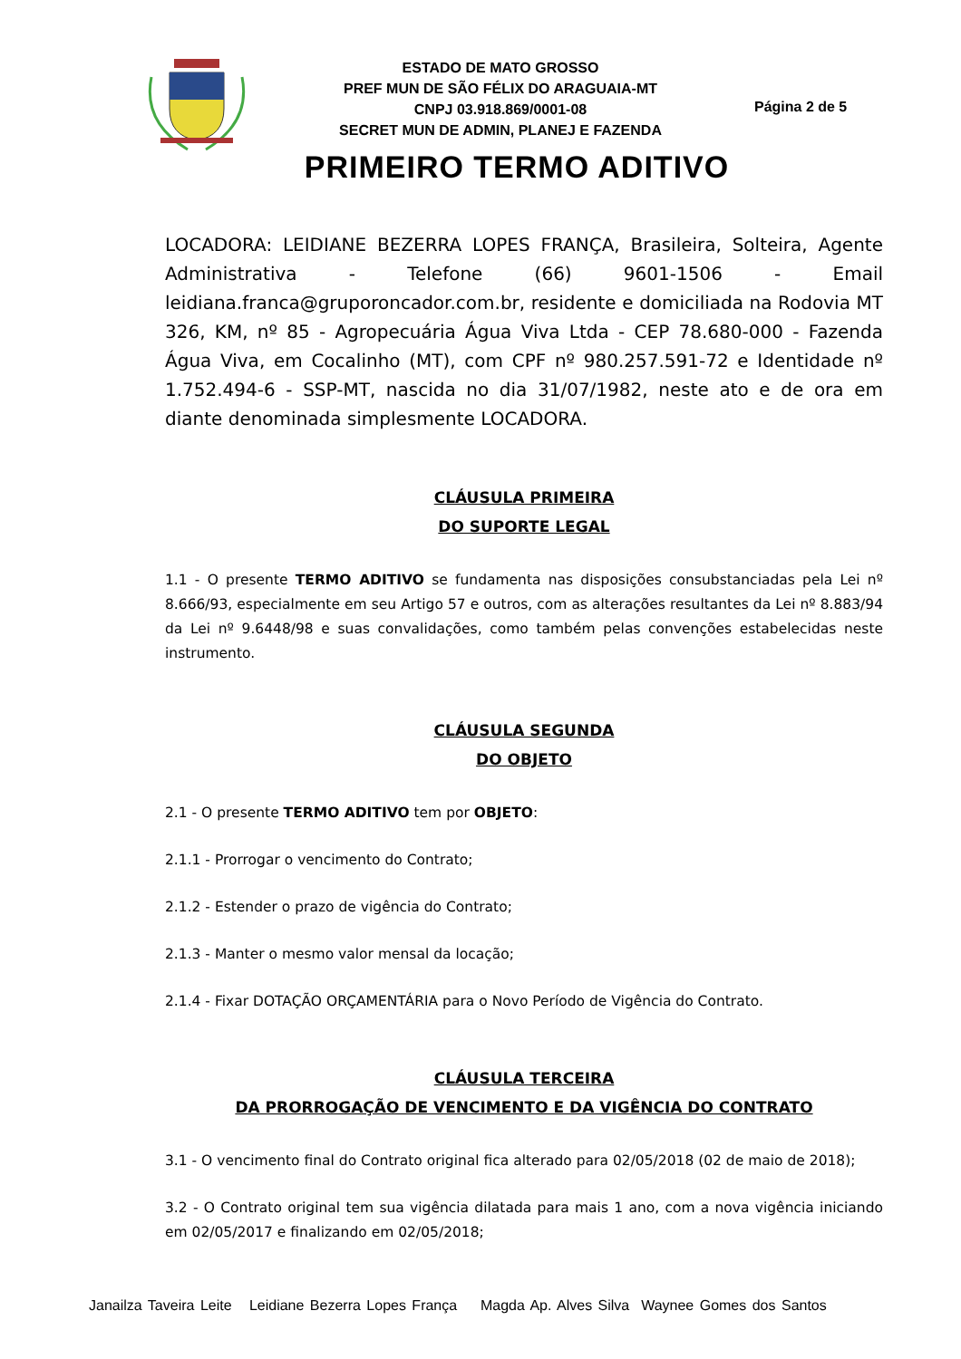ESTADO DE MATO GROSSO
PREF MUN DE SÃO FÉLIX DO ARAGUAIA-MT
CNPJ 03.918.869/0001-08
SECRET MUN DE ADMIN, PLANEJ E FAZENDA
Página 2 de 5
PRIMEIRO TERMO ADITIVO
LOCADORA: LEIDIANE BEZERRA LOPES FRANÇA, Brasileira, Solteira, Agente Administrativa - Telefone (66) 9601-1506 - Email leidiana.franca@gruporoncador.com.br, residente e domiciliada na Rodovia MT 326, KM, nº 85 - Agropecuária Água Viva Ltda - CEP 78.680-000 - Fazenda Água Viva, em Cocalinho (MT), com CPF nº 980.257.591-72 e Identidade nº 1.752.494-6 - SSP-MT, nascida no dia 31/07/1982, neste ato e de ora em diante denominada simplesmente LOCADORA.
CLÁUSULA PRIMEIRA
DO SUPORTE LEGAL
1.1 - O presente TERMO ADITIVO se fundamenta nas disposições consubstanciadas pela Lei nº 8.666/93, especialmente em seu Artigo 57 e outros, com as alterações resultantes da Lei nº 8.883/94 da Lei nº 9.6448/98 e suas convalidações, como também pelas convenções estabelecidas neste instrumento.
CLÁUSULA SEGUNDA
DO OBJETO
2.1 - O presente TERMO ADITIVO tem por OBJETO:
2.1.1 - Prorrogar o vencimento do Contrato;
2.1.2 - Estender o prazo de vigência do Contrato;
2.1.3 - Manter o mesmo valor mensal da locação;
2.1.4 - Fixar DOTAÇÃO ORÇAMENTÁRIA para o Novo Período de Vigência do Contrato.
CLÁUSULA TERCEIRA
DA PRORROGAÇÃO DE VENCIMENTO E DA VIGÊNCIA DO CONTRATO
3.1 - O vencimento final do Contrato original fica alterado para 02/05/2018 (02 de maio de 2018);
3.2 - O Contrato original tem sua vigência dilatada para mais 1 ano, com a nova vigência iniciando em 02/05/2017 e finalizando em 02/05/2018;
Janailza Taveira Leite Leidiane Bezerra Lopes França Magda Ap. Alves Silva Waynee Gomes dos Santos